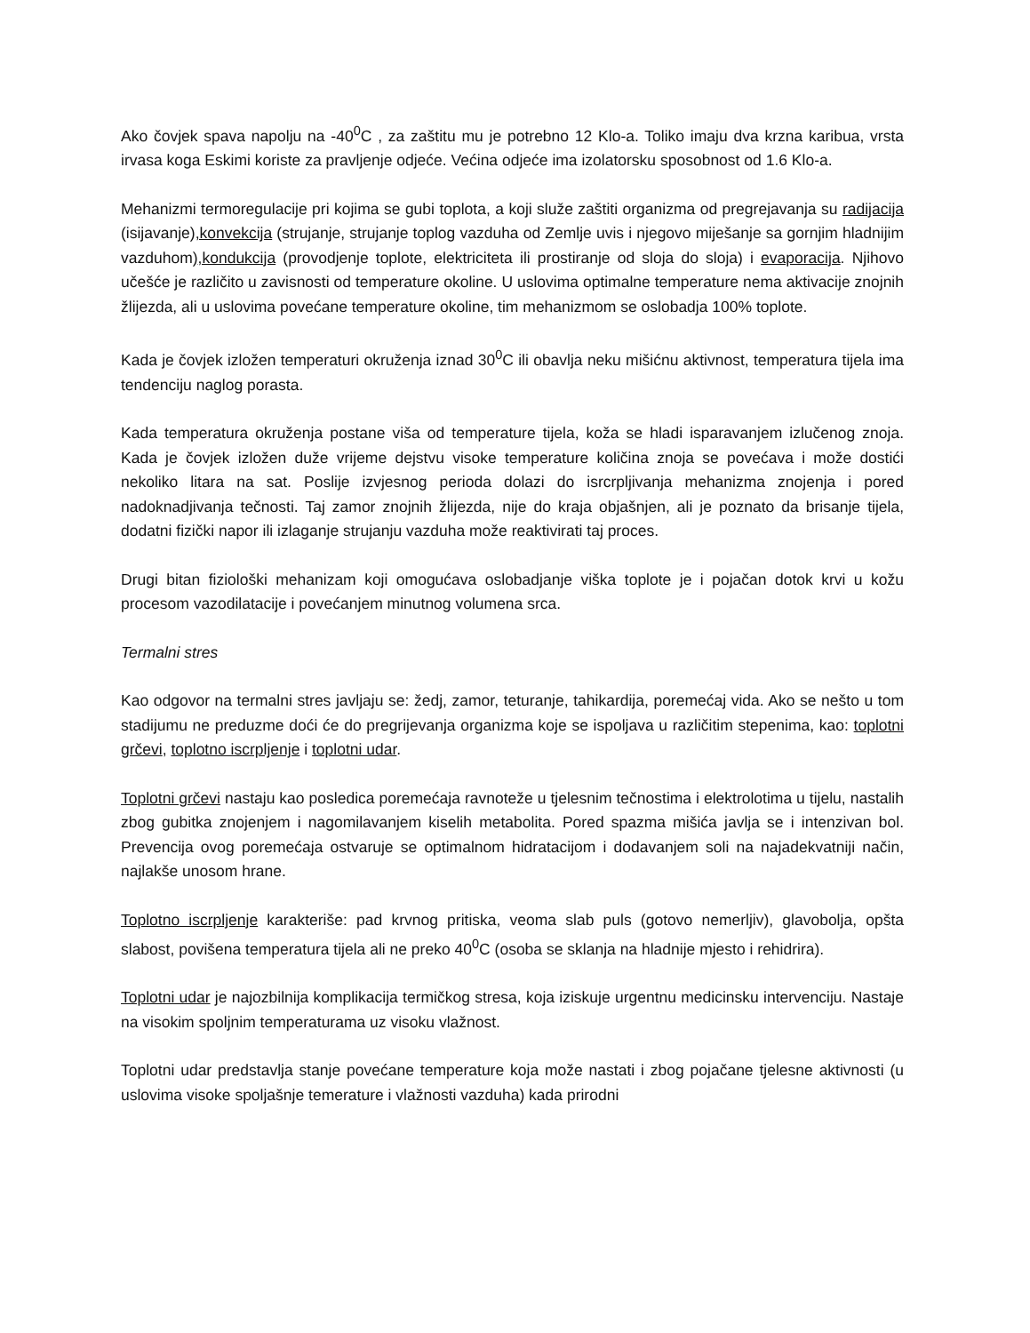Ako čovjek spava napolju na -40<sup>0</sup>C , za zaštitu mu je potrebno 12 Klo-a. Toliko imaju dva krzna karibua, vrsta irvasa koga Eskimi koriste za pravljenje odjeće. Većina odjeće ima izolatorsku sposobnost od 1.6 Klo-a.
Mehanizmi termoregulacije pri kojima se gubi toplota, a koji služe zaštiti organizma od pregrejavanja su radijacija (isijavanje),konvekcija (strujanje, strujanje toplog vazduha od Zemlje uvis i njegovo miješanje sa gornjim hladnijim vazduhom),kondukcija (provodjenje toplote, elektriciteta ili prostiranje od sloja do sloja) i evaporacija. Njihovo učešće je različito u zavisnosti od temperature okoline. U uslovima optimalne temperature nema aktivacije znojnih žlijezda, ali u uslovima povećane temperature okoline, tim mehanizmom se oslobadja 100% toplote.
Kada je čovjek izložen temperaturi okruženja iznad 30<sup>0</sup>C ili obavlja neku mišićnu aktivnost, temperatura tijela ima tendenciju naglog porasta.
Kada temperatura okruženja postane viša od temperature tijela, koža se hladi isparavanjem izlučenog znoja. Kada je čovjek izložen duže vrijeme dejstvu visoke temperature količina znoja se povećava i može dostići nekoliko litara na sat. Poslije izvjesnog perioda dolazi do isrcrpljivanja mehanizma znojenja i pored nadoknadjivanja tečnosti. Taj zamor znojnih žlijezda, nije do kraja objašnjen, ali je poznato da brisanje tijela, dodatni fizički napor ili izlaganje strujanju vazduha može reaktivirati taj proces.
Drugi bitan fiziološki mehanizam koji omogućava oslobadjanje viška toplote je i pojačan dotok krvi u kožu procesom vazodilatacije i povećanjem minutnog volumena srca.
Termalni stres
Kao odgovor na termalni stres javljaju se: žedj, zamor, teturanje, tahikardija, poremećaj vida. Ako se nešto u tom stadijumu ne preduzme doći će do pregrijevanja organizma koje se ispoljava u različitim stepenima, kao: toplotni grčevi, toplotno iscrpljenje i toplotni udar.
Toplotni grčevi nastaju kao posledica poremećaja ravnoteže u tjelesnim tečnostima i elektrolotima u tijelu, nastalih zbog gubitka znojenjem i nagomilavanjem kiselih metabolita. Pored spazma mišića javlja se i intenzivan bol. Prevencija ovog poremećaja ostvaruje se optimalnom hidratacijom i dodavanjem soli na najadekvatniji način, najlakše unosom hrane.
Toplotno iscrpljenje karakteriše: pad krvnog pritiska, veoma slab puls (gotovo nemerljiv), glavobolja, opšta slabost, povišena temperatura tijela ali ne preko 40<sup>0</sup>C (osoba se sklanja na hladnije mjesto i rehidrira).
Toplotni udar je najozbilnija komplikacija termičkog stresa, koja iziskuje urgentnu medicinsku intervenciju. Nastaje na visokim spoljnim temperaturama uz visoku vlažnost.
Toplotni udar predstavlja stanje povećane temperature koja može nastati i zbog pojačane tjelesne aktivnosti (u uslovima visoke spoljašnje temerature i vlažnosti vazduha) kada prirodni